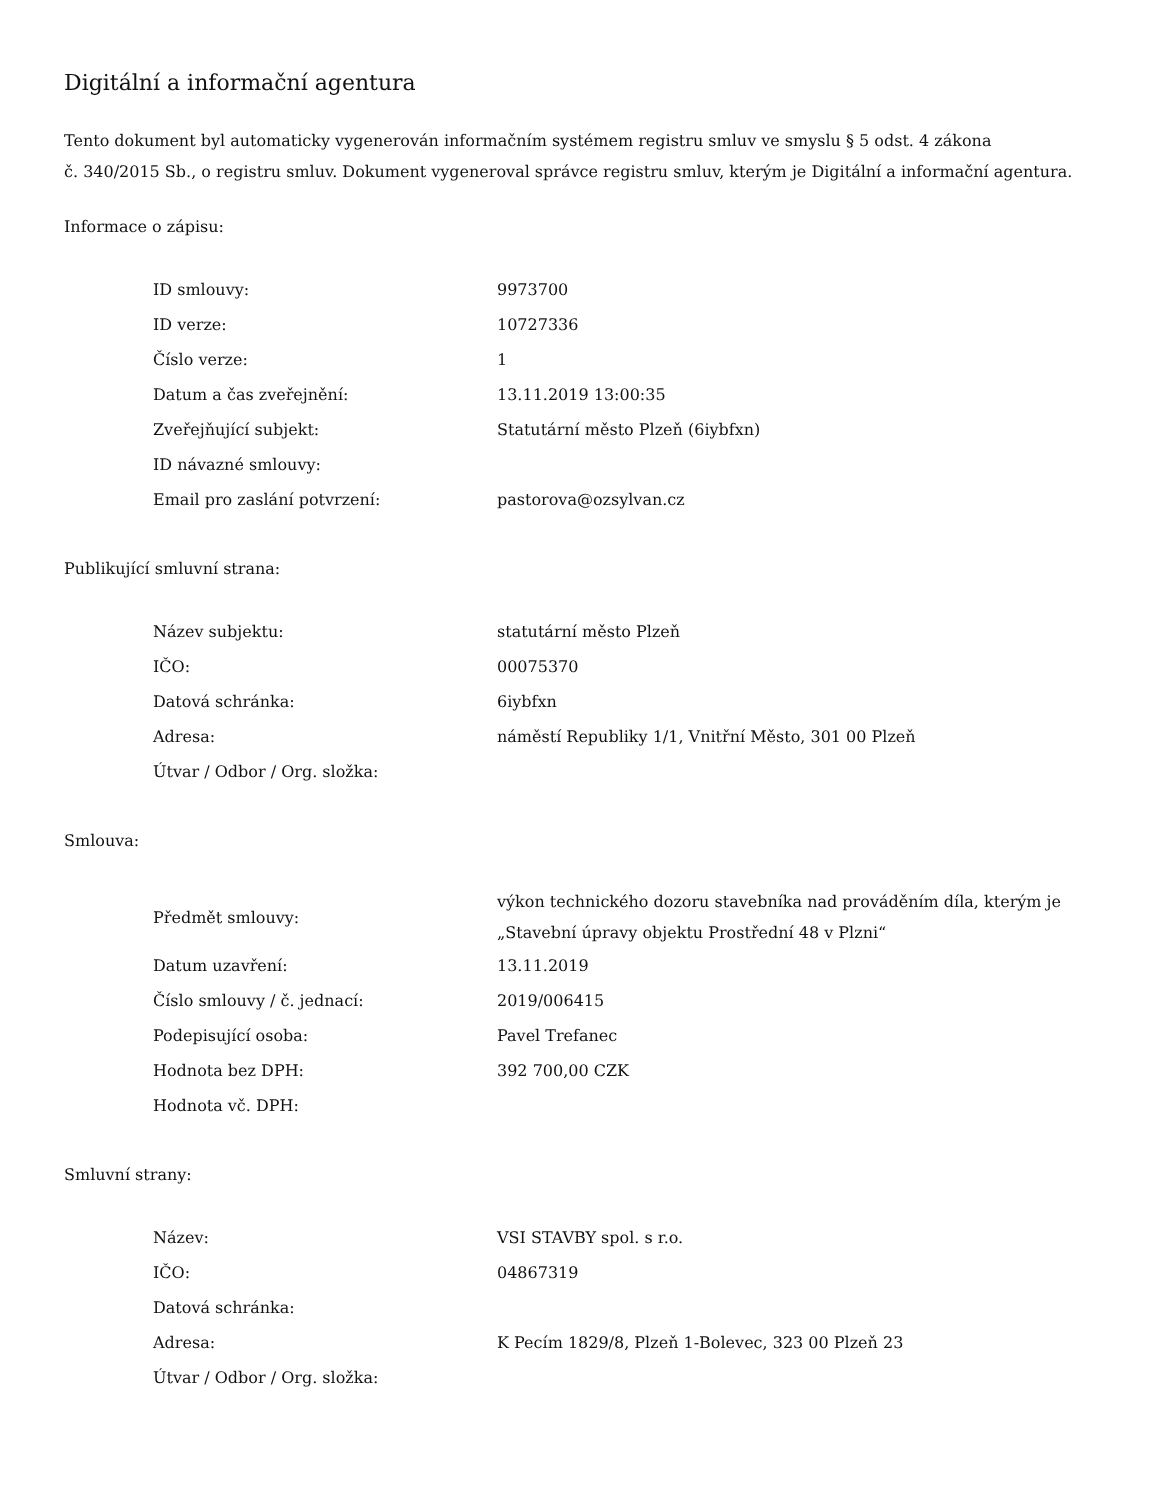Digitální a informační agentura
Tento dokument byl automaticky vygenerován informačním systémem registru smluv ve smyslu § 5 odst. 4 zákona
č. 340/2015 Sb., o registru smluv. Dokument vygeneroval správce registru smluv, kterým je Digitální a informační agentura.
Informace o zápisu:
| ID smlouvy: | 9973700 |
| ID verze: | 10727336 |
| Číslo verze: | 1 |
| Datum a čas zveřejnění: | 13.11.2019 13:00:35 |
| Zveřejňující subjekt: | Statutární město Plzeň (6iybfxn) |
| ID návazné smlouvy: | |
| Email pro zaslání potvrzení: | pastorova@ozsylvan.cz |
Publikující smluvní strana:
| Název subjektu: | statutární město Plzeň |
| IČO: | 00075370 |
| Datová schránka: | 6iybfxn |
| Adresa: | náměstí Republiky 1/1, Vnitřní Město, 301 00 Plzeň |
| Útvar / Odbor / Org. složka: | |
Smlouva:
| Předmět smlouvy: | výkon technického dozoru stavebníka nad prováděním díla, kterým je „Stavební úpravy objektu Prostřední 48 v Plzni“ |
| Datum uzavření: | 13.11.2019 |
| Číslo smlouvy / č. jednací: | 2019/006415 |
| Podepisující osoba: | Pavel Trefanec |
| Hodnota bez DPH: | 392 700,00 CZK |
| Hodnota vč. DPH: | |
Smluvní strany:
| Název: | VSI STAVBY spol. s r.o. |
| IČO: | 04867319 |
| Datová schránka: | |
| Adresa: | K Pecím 1829/8, Plzeň 1-Bolevec, 323 00 Plzeň 23 |
| Útvar / Odbor / Org. složka: | |